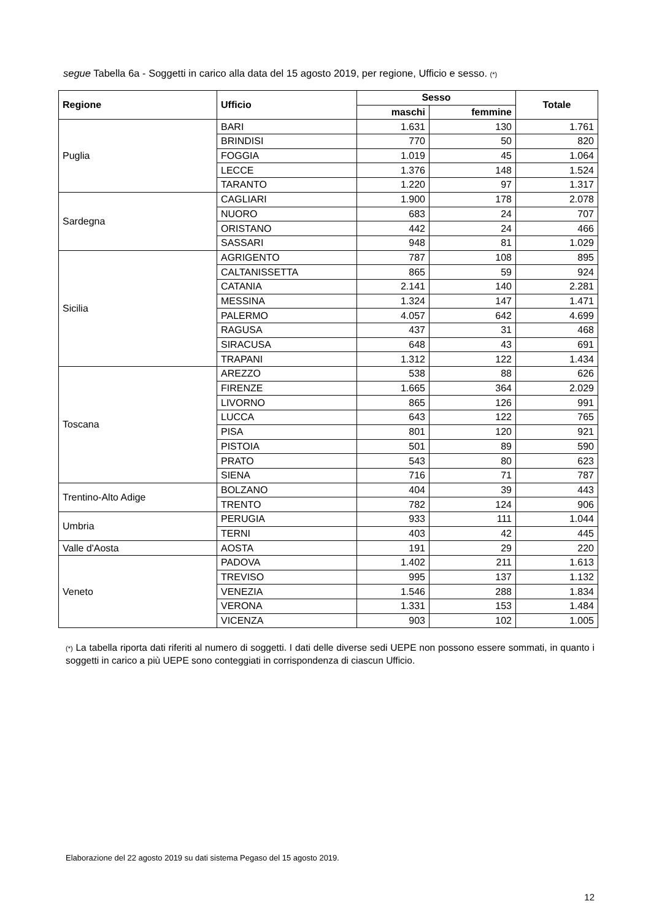segue Tabella 6a - Soggetti in carico alla data del 15 agosto 2019, per regione, Ufficio e sesso. (*)
| Regione | Ufficio | Sesso | | Totale |
| --- | --- | --- | --- | --- |
| | | maschi | femmine | |
| Puglia | BARI | 1.631 | 130 | 1.761 |
| | BRINDISI | 770 | 50 | 820 |
| | FOGGIA | 1.019 | 45 | 1.064 |
| | LECCE | 1.376 | 148 | 1.524 |
| | TARANTO | 1.220 | 97 | 1.317 |
| Sardegna | CAGLIARI | 1.900 | 178 | 2.078 |
| | NUORO | 683 | 24 | 707 |
| | ORISTANO | 442 | 24 | 466 |
| | SASSARI | 948 | 81 | 1.029 |
| Sicilia | AGRIGENTO | 787 | 108 | 895 |
| | CALTANISSETTA | 865 | 59 | 924 |
| | CATANIA | 2.141 | 140 | 2.281 |
| | MESSINA | 1.324 | 147 | 1.471 |
| | PALERMO | 4.057 | 642 | 4.699 |
| | RAGUSA | 437 | 31 | 468 |
| | SIRACUSA | 648 | 43 | 691 |
| | TRAPANI | 1.312 | 122 | 1.434 |
| Toscana | AREZZO | 538 | 88 | 626 |
| | FIRENZE | 1.665 | 364 | 2.029 |
| | LIVORNO | 865 | 126 | 991 |
| | LUCCA | 643 | 122 | 765 |
| | PISA | 801 | 120 | 921 |
| | PISTOIA | 501 | 89 | 590 |
| | PRATO | 543 | 80 | 623 |
| | SIENA | 716 | 71 | 787 |
| Trentino-Alto Adige | BOLZANO | 404 | 39 | 443 |
| | TRENTO | 782 | 124 | 906 |
| Umbria | PERUGIA | 933 | 111 | 1.044 |
| | TERNI | 403 | 42 | 445 |
| Valle d'Aosta | AOSTA | 191 | 29 | 220 |
| Veneto | PADOVA | 1.402 | 211 | 1.613 |
| | TREVISO | 995 | 137 | 1.132 |
| | VENEZIA | 1.546 | 288 | 1.834 |
| | VERONA | 1.331 | 153 | 1.484 |
| | VICENZA | 903 | 102 | 1.005 |
(*) La tabella riporta dati riferiti al numero di soggetti. I dati delle diverse sedi UEPE non possono essere sommati, in quanto i soggetti in carico a più UEPE sono conteggiati in corrispondenza di ciascun Ufficio.
Elaborazione del 22 agosto 2019 su dati sistema Pegaso del 15 agosto 2019.
12